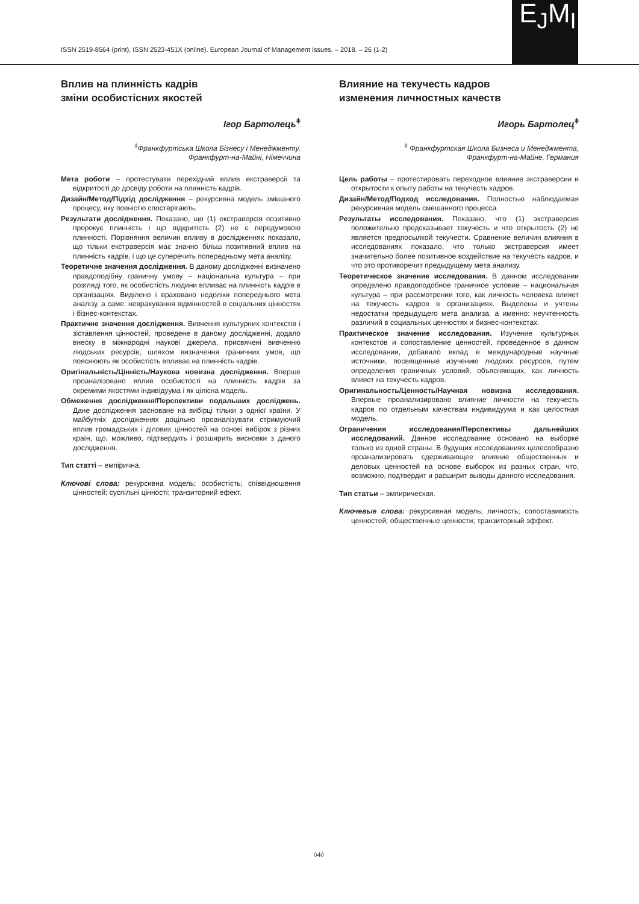ISSN 2519-8564 (print), ISSN 2523-451X (online). European Journal of Management Issues. – 2018. – 26 (1-2)
E<sub>J</sub>M<sub>I</sub>
Вплив на плинність кадрів
зміни особистісних якостей
Ігор Бартолець<sup>ǂ</sup>
<sup>ǂ</sup>Франкфуртська Школа Бізнесу і Менеджменту,
Франкфурт-на-Майні, Німеччина
Мета роботи – протестувати перехідний вплив екстраверсії та відкритості до досвіду роботи на плинність кадрів.
Дизайн/Метод/Підхід дослідження – рекурсивна модель змішаного процесу, яку повністю спостерігають.
Результати дослідження. Показано, що (1) екстраверсія позитивно пророкує плинність і що відкритість (2) не є передумовою плинності. Порівняння величин впливу в дослідженнях показало, що тільки екстраверсія має значно більш позитивний вплив на плинність кадрів, і що це суперечить попередньому мета аналізу.
Теоретичне значення дослідження. В даному дослідженні визначено правдоподібну граничну умову – національна культура – при розгляді того, як особистість людини впливає на плинність кадрів в організаціях. Виділено і враховано недоліки попереднього мета аналізу, а саме: неврахування відмінностей в соціальних цінностях і бізнес-контекстах.
Практичне значення дослідження. Вивчення культурних контекстів і зіставлення цінностей, проведене в даному дослідженні, додало внеску в міжнародні наукові джерела, присвячені вивченню людських ресурсів, шляхом визначення граничних умов, що пояснюють як особистість впливає на плинність кадрів.
Оригінальність/Цінність/Наукова новизна дослідження. Вперше проаналізовано вплив особистості на плинність кадрів за окремими якостями індивідуума і як цілісна модель.
Обмеження дослідження/Перспективи подальших досліджень. Дане дослідження засноване на вибірці тільки з однієї країни. У майбутніх дослідженнях доцільно проаналізувати стримуючий вплив громадських і ділових цінностей на основі вибірок з різних країн, що, можливо, підтвердить і розширить висновки з даного дослідження.
Тип статті – емпірична.
Ключові слова: рекурсивна модель; особистість; співвідношення цінностей; суспільні цінності; транзиторний ефект.
Влияние на текучесть кадров
изменения личностных качеств
Игорь Бартолец<sup>ǂ</sup>
<sup>ǂ</sup> Франкфуртская Школа Бизнеса и Менеджмента,
Франкфурт-на-Майне, Германия
Цель работы – протестировать переходное влияние экстраверсии и открытости к опыту работы на текучесть кадров.
Дизайн/Метод/Подход исследования. Полностью наблюдаемая рекурсивная модель смешанного процесса.
Результаты исследования. Показано, что (1) экстраверсия положительно предсказывает текучесть и что открытость (2) не является предпосылкой текучести. Сравнение величин влияния в исследованиях показало, что только экстраверсия имеет значительно более позитивное воздействие на текучесть кадров, и что это противоречит предыдущему мета анализу.
Теоретическое значение исследования. В данном исследовании определено правдоподобное граничное условие – национальная культура – при рассмотрении того, как личность человека влияет на текучесть кадров в организациях. Выделены и учтены недостатки предыдущего мета анализа, а именно: неучтенность различий в социальных ценностях и бизнес-контекстах.
Практическое значение исследования. Изучение культурных контекстов и сопоставление ценностей, проведенное в данном исследовании, добавило вклад в международные научные источники, посвященные изучению людских ресурсов, путем определения граничных условий, объясняющих, как личность влияет на текучесть кадров.
Оригинальность/Ценность/Научная новизна исследования. Впервые проанализировано влияние личности на текучесть кадров по отдельным качествам индивидуума и как целостная модель.
Ограничения исследования/Перспективы дальнейших исследований. Данное исследование основано на выборке только из одной страны. В будущих исследованиях целесообразно проанализировать сдерживающее влияние общественных и деловых ценностей на основе выборок из разных стран, что, возможно, подтвердит и расширит выводы данного исследования.
Тип статьи – эмпирическая.
Ключевые слова: рекурсивная модель; личность; сопоставимость ценностей; общественные ценности; транзиторный эффект.
◊4◊